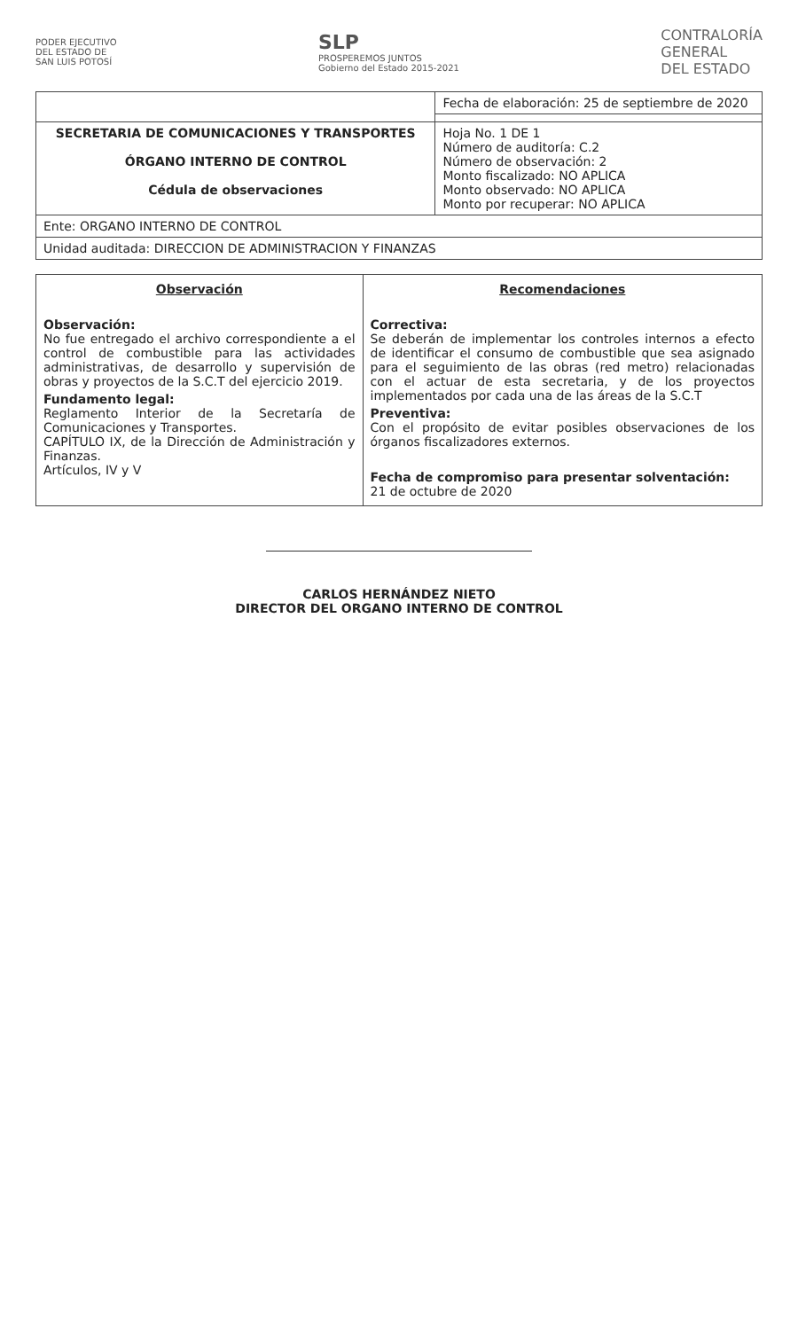PODER EJECUTIVO
DEL ESTADO DE
SAN LUIS POTOSÍ
SLP
PROSPEREMOS JUNTOS
Gobierno del Estado 2015-2021
CONTRALORÍA
GENERAL
DEL ESTADO
| | Fecha de elaboración: 25 de septiembre de 2020 |
| SECRETARIA DE COMUNICACIONES Y TRANSPORTES ÓRGANO INTERNO DE CONTROL Cédula de observaciones | Hoja No. 1 DE 1 Número de auditoría: C.2 Número de observación: 2 Monto fiscalizado: NO APLICA Monto observado: NO APLICA Monto por recuperar: NO APLICA |
| Ente: ORGANO INTERNO DE CONTROL | |
| Unidad auditada: DIRECCION DE ADMINISTRACION Y FINANZAS | |
| Observación Observación: No fue entregado el archivo correspondiente a el control de combustible para las actividades administrativas, de desarrollo y supervisión de obras y proyectos de la S.C.T del ejercicio 2019. Fundamento legal: Reglamento Interior de la Secretaría de Comunicaciones y Transportes. CAPÍTULO IX, de la Dirección de Administración y Finanzas. Artículos, IV y V | Recomendaciones Correctiva: Se deberán de implementar los controles internos a efecto de identificar el consumo de combustible que sea asignado para el seguimiento de las obras (red metro) relacionadas con el actuar de esta secretaria, y de los proyectos implementados por cada una de las áreas de la S.C.T Preventiva: Con el propósito de evitar posibles observaciones de los órganos fiscalizadores externos. Fecha de compromiso para presentar solventación: 21 de octubre de 2020 |
CARLOS HERNÁNDEZ NIETO
DIRECTOR DEL ORGANO INTERNO DE CONTROL